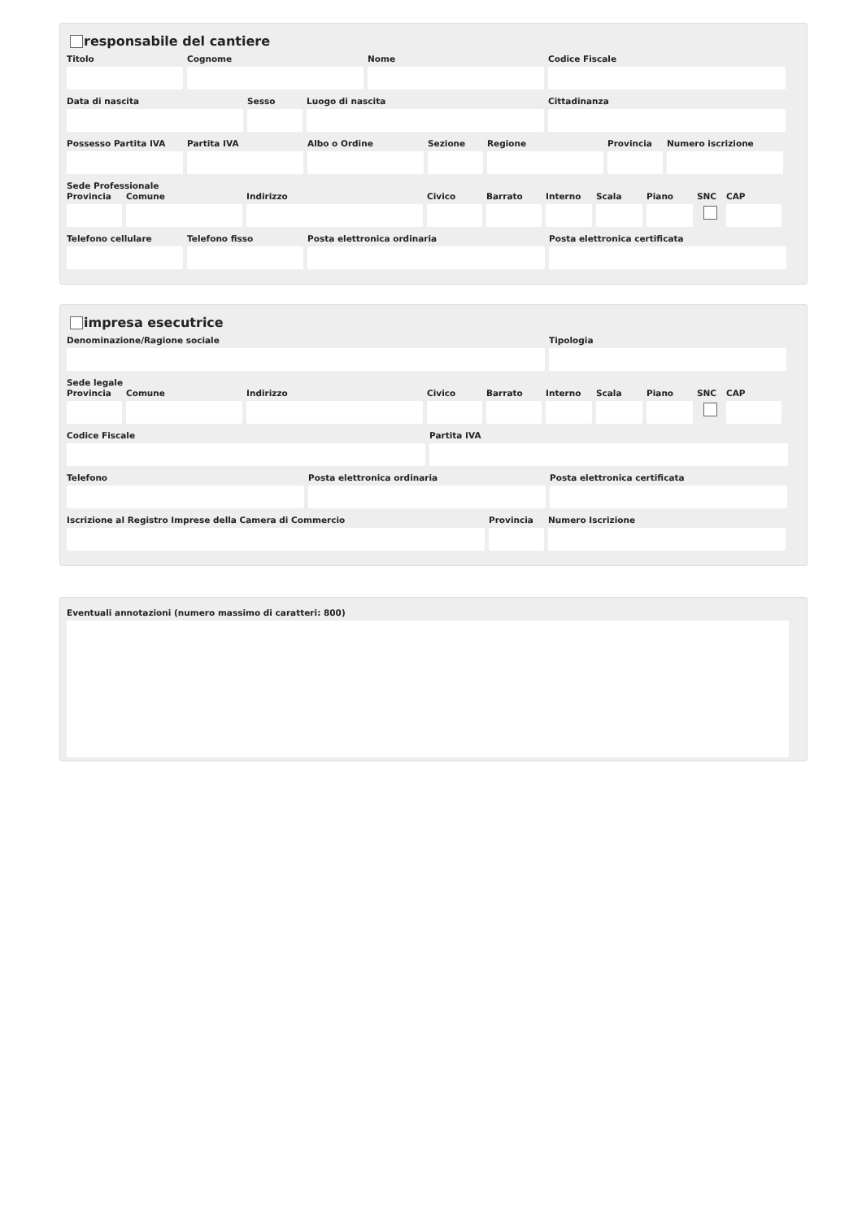responsabile del cantiere
Titolo Cognome Nome Codice Fiscale
Data di nascita Sesso Luogo di nascita Cittadinanza
Possesso Partita IVA
Partita IVA Albo o Ordine Sezione Regione Provincia
Numero iscrizione
Sede Professionale
Provincia
Comune Indirizzo Civico Barrato Interno
Scala Piano SNC CAP
Telefono cellulare
Telefono fisso Posta elettronica ordinaria Posta elettronica certificata
impresa esecutrice
Denominazione/Ragione sociale Tipologia
Sede legale
Provincia
Comune Indirizzo Civico Barrato Interno
Scala Piano SNC CAP
Codice Fiscale Partita IVA
Telefono Posta elettronica ordinaria Posta elettronica certificata
Iscrizione al Registro Imprese della Camera di Commercio
Provincia
Numero Iscrizione
Eventuali annotazioni (numero massimo di caratteri: 800)